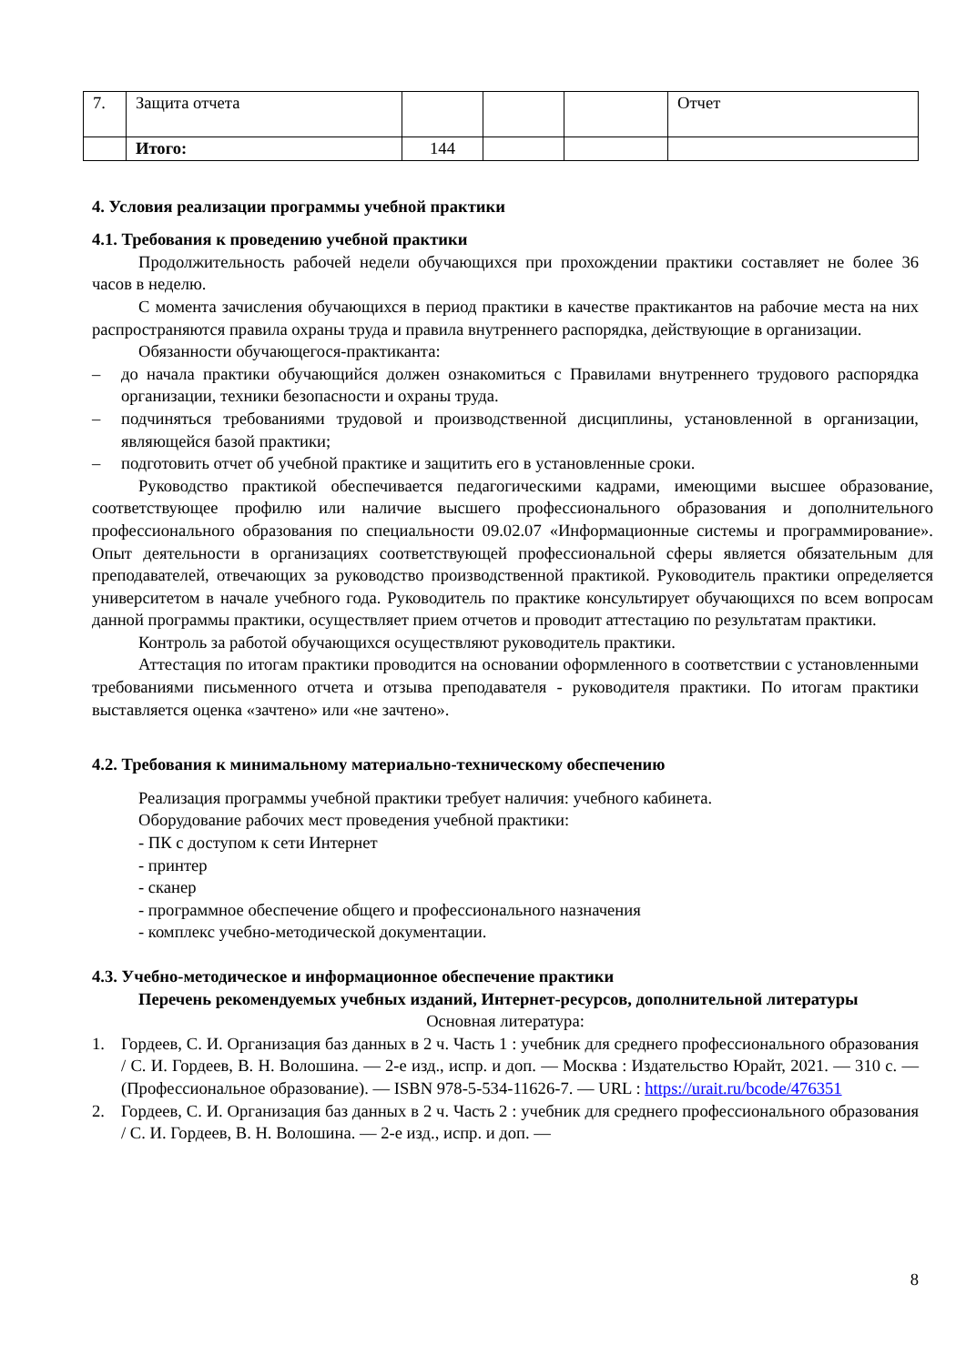| 7. | Защита отчета | | | | Отчет |
| | Итого: | 144 | | | |
4. Условия реализации программы учебной практики
4.1. Требования к проведению учебной практики
Продолжительность рабочей недели обучающихся при прохождении практики составляет не более 36 часов в неделю.
С момента зачисления обучающихся в период практики в качестве практикантов на рабочие места на них распространяются правила охраны труда и правила внутреннего распорядка, действующие в организации.
Обязанности обучающегося-практиканта:
– до начала практики обучающийся должен ознакомиться с Правилами внутреннего трудового распорядка организации, техники безопасности и охраны труда.
– подчиняться требованиями трудовой и производственной дисциплины, установленной в организации, являющейся базой практики;
– подготовить отчет об учебной практике и защитить его в установленные сроки.
Руководство практикой обеспечивается педагогическими кадрами, имеющими высшее образование, соответствующее профилю или наличие высшего профессионального образования и дополнительного профессионального образования по специальности 09.02.07 «Информационные системы и программирование». Опыт деятельности в организациях соответствующей профессиональной сферы является обязательным для преподавателей, отвечающих за руководство производственной практикой. Руководитель практики определяется университетом в начале учебного года. Руководитель по практике консультирует обучающихся по всем вопросам данной программы практики, осуществляет прием отчетов и проводит аттестацию по результатам практики.
Контроль за работой обучающихся осуществляют руководитель практики.
Аттестация по итогам практики проводится на основании оформленного в соответствии с установленными требованиями письменного отчета и отзыва преподавателя - руководителя практики. По итогам практики выставляется оценка «зачтено» или «не зачтено».
4.2. Требования к минимальному материально-техническому обеспечению
Реализация программы учебной практики требует наличия: учебного кабинета.
Оборудование рабочих мест проведения учебной практики:
- ПК с доступом к сети Интернет
- принтер
- сканер
- программное обеспечение общего и профессионального назначения
- комплекс учебно-методической документации.
4.3. Учебно-методическое и информационное обеспечение практики
Перечень рекомендуемых учебных изданий, Интернет-ресурсов, дополнительной литературы
Основная литература:
1. Гордеев, С. И. Организация баз данных в 2 ч. Часть 1 : учебник для среднего профессионального образования / С. И. Гордеев, В. Н. Волошина. — 2-е изд., испр. и доп. — Москва : Издательство Юрайт, 2021. — 310 с. — (Профессиональное образование). — ISBN 978-5-534-11626-7. — URL : https://urait.ru/bcode/476351
2. Гордеев, С. И. Организация баз данных в 2 ч. Часть 2 : учебник для среднего профессионального образования / С. И. Гордеев, В. Н. Волошина. — 2-е изд., испр. и доп. —
8